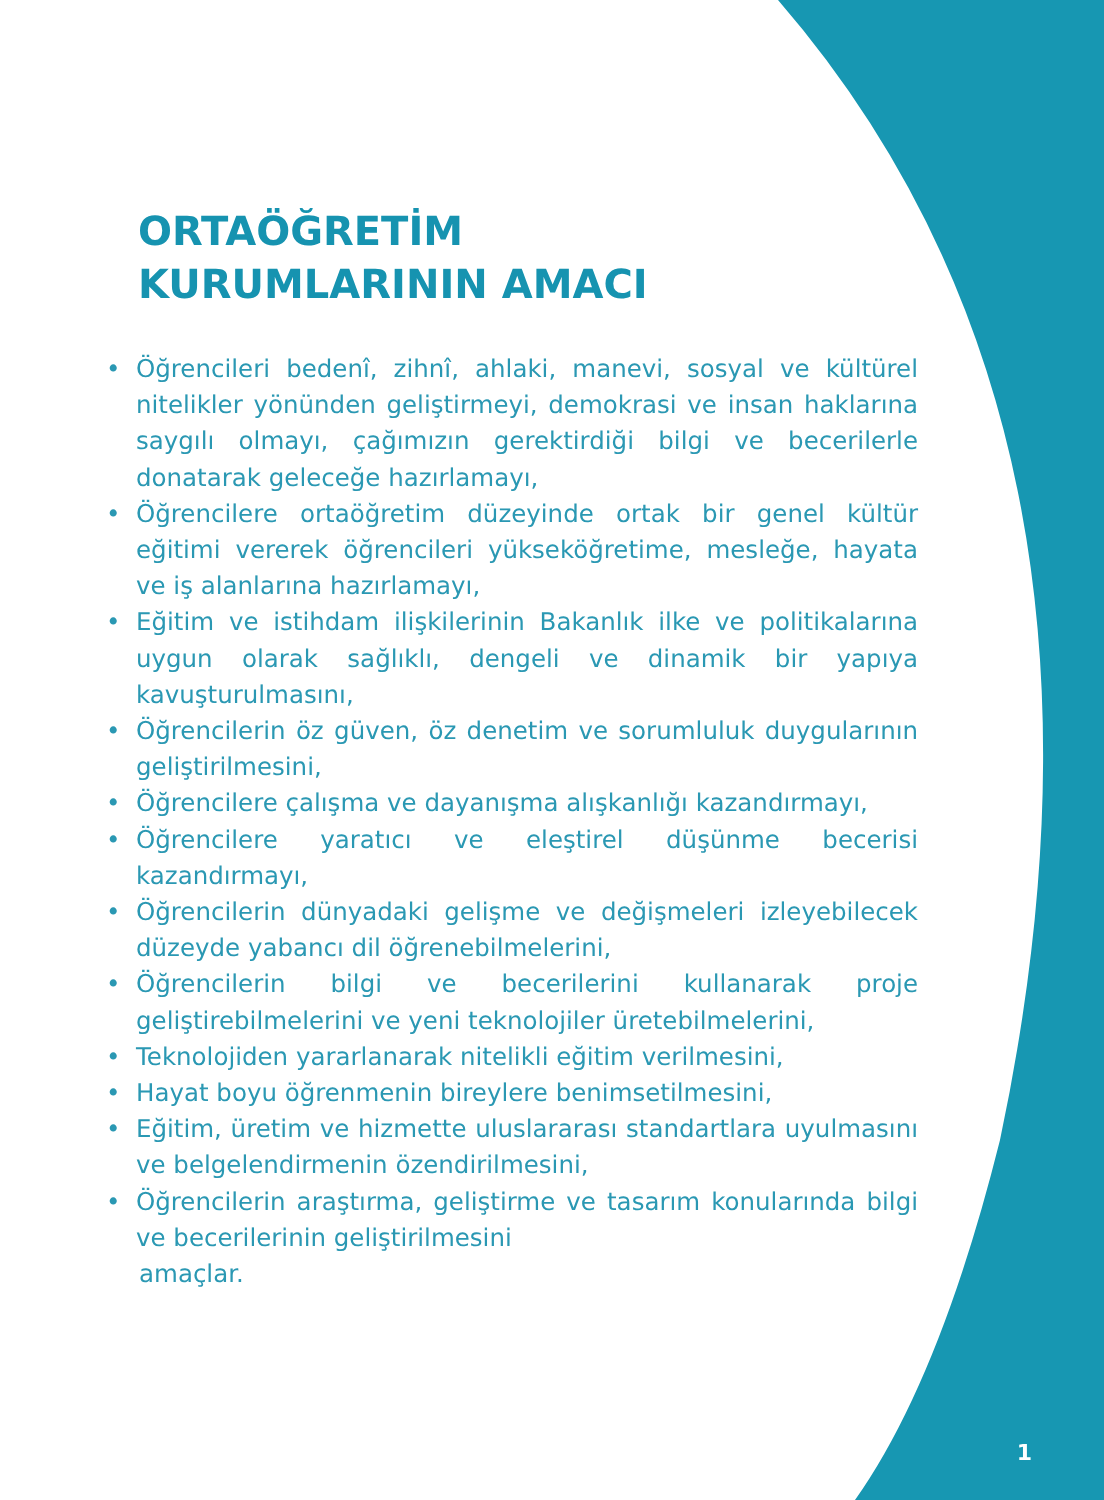ORTAÖĞRETİM
KURUMLARININ AMACI
• Öğrencileri bedenî, zihnî, ahlaki, manevi, sosyal ve kültürel nitelikler yönünden geliştirmeyi, demokrasi ve insan haklarına saygılı olmayı, çağımızın gerektirdiği bilgi ve becerilerle donatarak geleceğe hazırlamayı,
• Öğrencilere ortaöğretim düzeyinde ortak bir genel kültür eğitimi vererek öğrencileri yükseköğretime, mesleğe, hayata ve iş alanlarına hazırlamayı,
• Eğitim ve istihdam ilişkilerinin Bakanlık ilke ve politikalarına uygun olarak sağlıklı, dengeli ve dinamik bir yapıya kavuşturulmasını,
• Öğrencilerin öz güven, öz denetim ve sorumluluk duygularının geliştirilmesini,
• Öğrencilere çalışma ve dayanışma alışkanlığı kazandırmayı,
• Öğrencilere yaratıcı ve eleştirel düşünme becerisi kazandırmayı,
• Öğrencilerin dünyadaki gelişme ve değişmeleri izleyebilecek düzeyde yabancı dil öğrenebilmelerini,
• Öğrencilerin bilgi ve becerilerini kullanarak proje geliştirebilmelerini ve yeni teknolojiler üretebilmelerini,
• Teknolojiden yararlanarak nitelikli eğitim verilmesini,
• Hayat boyu öğrenmenin bireylere benimsetilmesini,
• Eğitim, üretim ve hizmette uluslararası standartlara uyulmasını ve belgelendirmenin özendirilmesini,
• Öğrencilerin araştırma, geliştirme ve tasarım konularında bilgi ve becerilerinin geliştirilmesini
amaçlar.
1